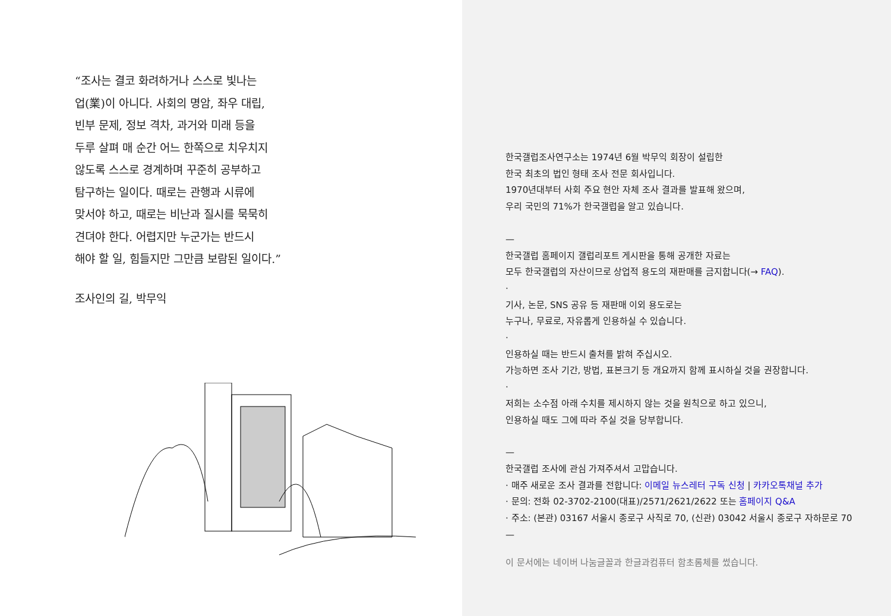“조사는 결코 화려하거나 스스로 빛나는
업(業)이 아니다. 사회의 명암, 좌우 대립,
빈부 문제, 정보 격차, 과거와 미래 등을
두루 살펴 매 순간 어느 한쪽으로 치우치지
않도록 스스로 경계하며 꾸준히 공부하고
탐구하는 일이다. 때로는 관행과 시류에
맞서야 하고, 때로는 비난과 질시를 묵묵히
견뎌야 한다. 어렵지만 누군가는 반드시
해야 할 일, 힘들지만 그만큼 보람된 일이다.”
조사인의 길, 박무익
한국갤럽조사연구소는 1974년 6월 박무익 회장이 설립한
한국 최초의 법인 형태 조사 전문 회사입니다.
1970년대부터 사회 주요 현안 자체 조사 결과를 발표해 왔으며,
우리 국민의 71%가 한국갤럽을 알고 있습니다.
—
한국갤럽 홈페이지 갤럽리포트 게시판을 통해 공개한 자료는
모두 한국갤럽의 자산이므로 상업적 용도의 재판매를 금지합니다(→ FAQ).
·
기사, 논문, SNS 공유 등 재판매 이외 용도로는
누구나, 무료로, 자유롭게 인용하실 수 있습니다.
·
인용하실 때는 반드시 출처를 밝혀 주십시오.
가능하면 조사 기간, 방법, 표본크기 등 개요까지 함께 표시하실 것을 권장합니다.
·
저희는 소수점 아래 수치를 제시하지 않는 것을 원칙으로 하고 있으니,
인용하실 때도 그에 따라 주실 것을 당부합니다.
—
한국갤럽 조사에 관심 가져주셔서 고맙습니다.
· 매주 새로운 조사 결과를 전합니다: 이메일 뉴스레터 구독 신청 | 카카오톡채널 추가
· 문의: 전화 02-3702-2100(대표)/2571/2621/2622 또는 홈페이지 Q&A
· 주소: (본관) 03167 서울시 종로구 사직로 70, (신관) 03042 서울시 종로구 자하문로 70
—
이 문서에는 네이버 나눔글꼴과 한글과컴퓨터 함초롬체를 썼습니다.